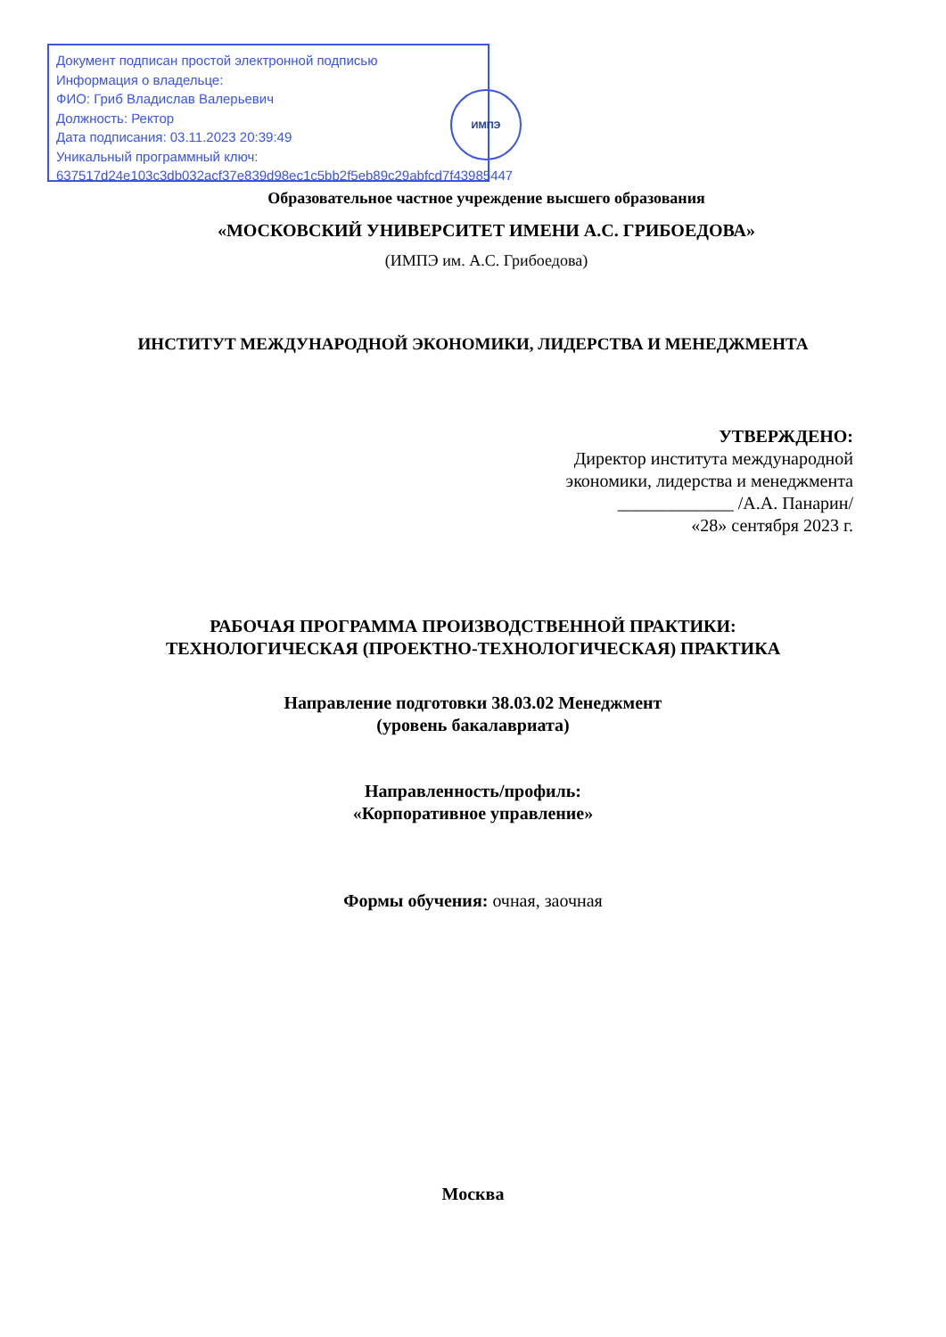Документ подписан простой электронной подписью
Информация о владельце:
ФИО: Гриб Владислав Валерьевич
Должность: Ректор
Дата подписания: 03.11.2023 20:39:49
Уникальный программный ключ:
637517d24e103c3db032acf37e839d98ec1c5bb2f5eb89c29abfcd7f43985447
ИМПЭ
Образовательное частное учреждение высшего образования
«МОСКОВСКИЙ УНИВЕРСИТЕТ ИМЕНИ А.С. ГРИБОЕДОВА»
(ИМПЭ им. А.С. Грибоедова)
ИНСТИТУТ МЕЖДУНАРОДНОЙ ЭКОНОМИКИ, ЛИДЕРСТВА И МЕНЕДЖМЕНТА
УТВЕРЖДЕНО:
Директор института международной
экономики, лидерства и менеджмента
_____________ /А.А. Панарин/
«28» сентября 2023 г.
РАБОЧАЯ ПРОГРАММА ПРОИЗВОДСТВЕННОЙ ПРАКТИКИ:
ТЕХНОЛОГИЧЕСКАЯ (ПРОЕКТНО-ТЕХНОЛОГИЧЕСКАЯ) ПРАКТИКА
Направление подготовки 38.03.02 Менеджмент
(уровень бакалавриата)
Направленность/профиль:
«Корпоративное управление»
Формы обучения: очная, заочная
Москва